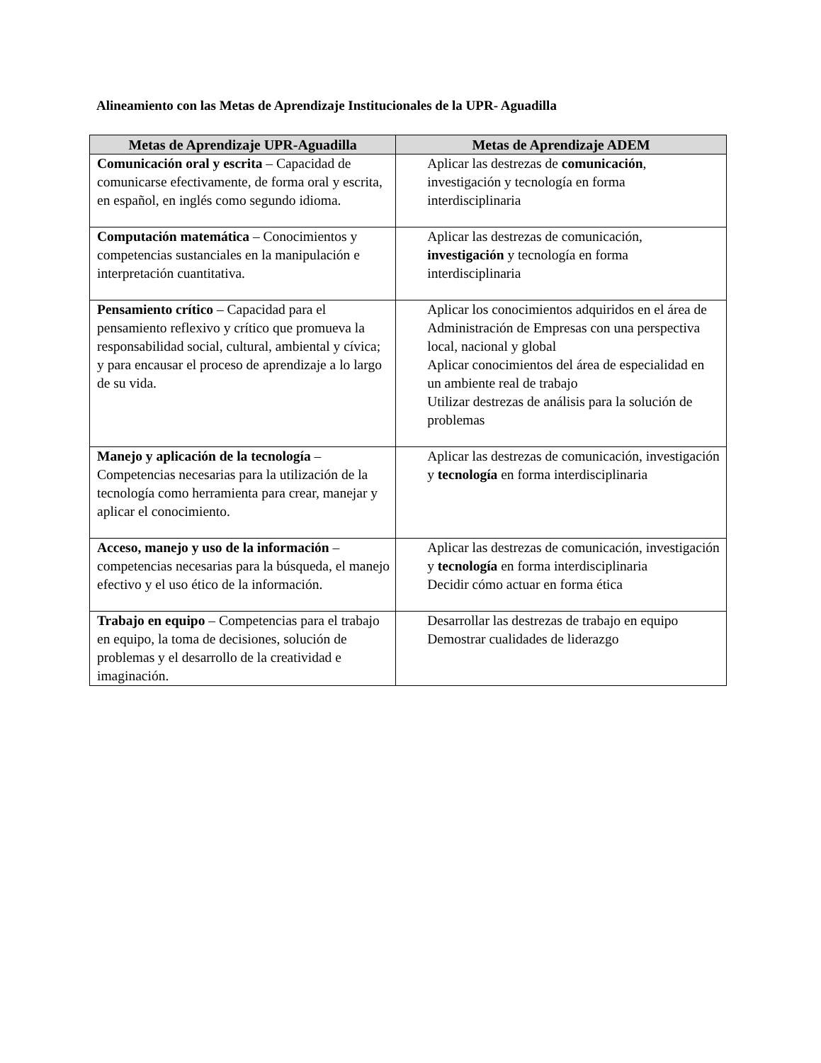Alineamiento con las Metas de Aprendizaje Institucionales de la UPR- Aguadilla
| Metas de Aprendizaje UPR-Aguadilla | Metas de Aprendizaje ADEM |
| --- | --- |
| Comunicación oral y escrita – Capacidad de comunicarse efectivamente, de forma oral y escrita, en español, en inglés como segundo idioma. | Aplicar las destrezas de comunicación , investigación y tecnología en forma interdisciplinaria |
| Computación matemática – Conocimientos y competencias sustanciales en la manipulación e interpretación cuantitativa. | Aplicar las destrezas de comunicación, investigación y tecnología en forma interdisciplinaria |
| Pensamiento crítico – Capacidad para el pensamiento reflexivo y crítico que promueva la responsabilidad social, cultural, ambiental y cívica; y para encausar el proceso de aprendizaje a lo largo de su vida. | Aplicar los conocimientos adquiridos en el área de Administración de Empresas con una perspectiva local, nacional y global Aplicar conocimientos del área de especialidad en un ambiente real de trabajo Utilizar destrezas de análisis para la solución de problemas |
| Manejo y aplicación de la tecnología – Competencias necesarias para la utilización de la tecnología como herramienta para crear, manejar y aplicar el conocimiento. | Aplicar las destrezas de comunicación, investigación y tecnología en forma interdisciplinaria |
| Acceso, manejo y uso de la información – competencias necesarias para la búsqueda, el manejo efectivo y el uso ético de la información. | Aplicar las destrezas de comunicación, investigación y tecnología en forma interdisciplinaria Decidir cómo actuar en forma ética |
| Trabajo en equipo – Competencias para el trabajo en equipo, la toma de decisiones, solución de problemas y el desarrollo de la creatividad e imaginación. | Desarrollar las destrezas de trabajo en equipo Demostrar cualidades de liderazgo |